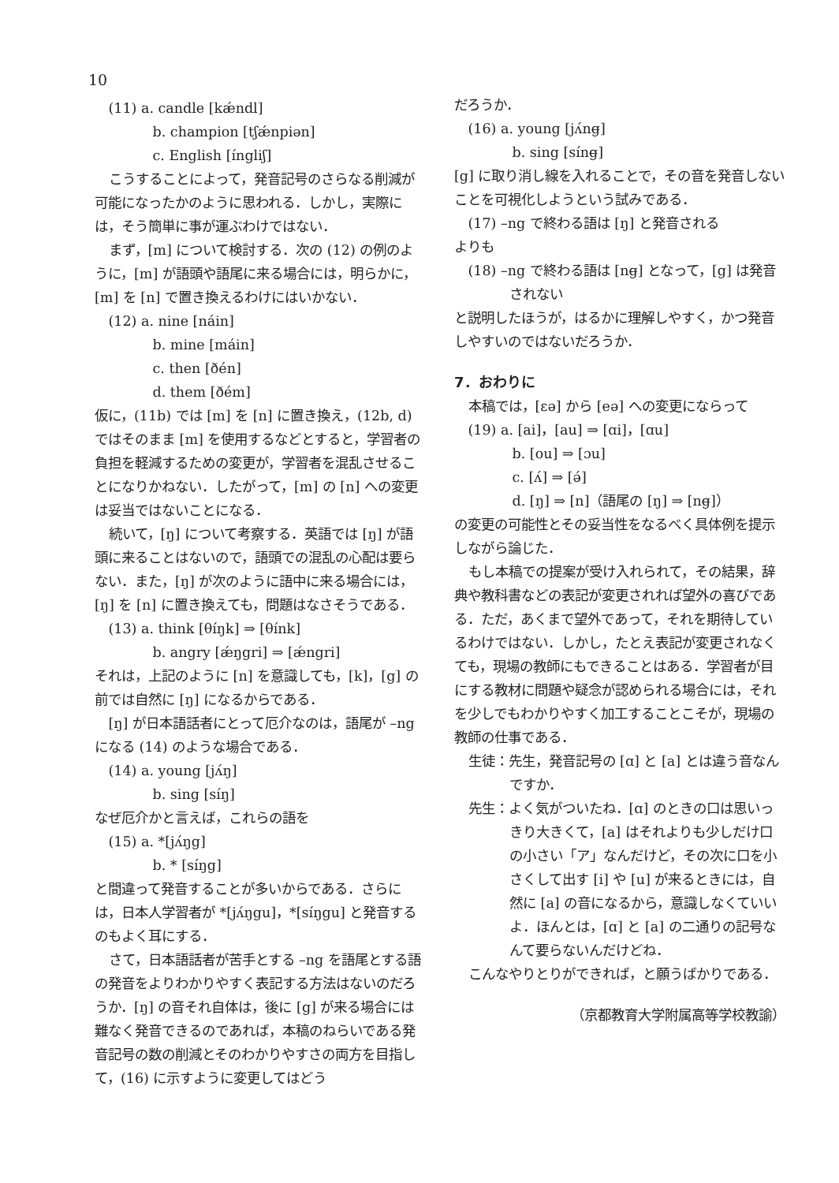10
(11) a. candle [kǽndl]
b. champion [tʃǽnpiən]
c. English [íngliʃ]
こうすることによって，発音記号のさらなる削減が可能になったかのように思われる．しかし，実際には，そう簡単に事が運ぶわけではない．
まず，[m] について検討する．次の (12) の例のように，[m] が語頭や語尾に来る場合には，明らかに，[m] を [n] で置き換えるわけにはいかない．
(12) a. nine [náin]
b. mine [máin]
c. then [ðén]
d. them [ðém]
仮に，(11b) では [m] を [n] に置き換え，(12b, d) ではそのまま [m] を使用するなどとすると，学習者の負担を軽減するための変更が，学習者を混乱させることになりかねない．したがって，[m] の [n] への変更は妥当ではないことになる．
続いて，[ŋ] について考察する．英語では [ŋ] が語頭に来ることはないので，語頭での混乱の心配は要らない．また，[ŋ] が次のように語中に来る場合には，[ŋ] を [n] に置き換えても，問題はなさそうである．
(13) a. think [θíŋk] ⇒ [θínk]
b. angry [ǽŋgri] ⇒ [ǽngri]
それは，上記のように [n] を意識しても，[k]，[g] の前では自然に [ŋ] になるからである．
[ŋ] が日本語話者にとって厄介なのは，語尾が –ng になる (14) のような場合である．
(14) a. young [jʌ́ŋ]
b. sing [síŋ]
なぜ厄介かと言えば，これらの語を
(15) a. *[jʌ́ŋg]
b. * [síŋg]
と間違って発音することが多いからである．さらには，日本人学習者が *[jʌ́ŋgu]，*[síŋgu] と発音するのもよく耳にする．
さて，日本語話者が苦手とする –ng を語尾とする語の発音をよりわかりやすく表記する方法はないのだろうか．[ŋ] の音それ自体は，後に [g] が来る場合には難なく発音できるのであれば，本稿のねらいである発音記号の数の削減とそのわかりやすさの両方を目指して，(16) に示すように変更してはどう
だろうか．
(16) a. young [jʌ́ng̶]
b. sing [síng̶]
[g] に取り消し線を入れることで，その音を発音しないことを可視化しようという試みである．
(17) –ng で終わる語は [ŋ] と発音される
よりも
(18) –ng で終わる語は [ng̶] となって，[g] は発音されない
と説明したほうが，はるかに理解しやすく，かつ発音しやすいのではないだろうか．
7．おわりに
本稿では，[ɛə] から [eə] への変更にならって
(19) a. [ai]，[au] ⇒ [ɑi]，[ɑu]
b. [ou] ⇒ [ɔu]
c. [ʌ́] ⇒ [ə́]
d. [ŋ] ⇒ [n]（語尾の [ŋ] ⇒ [ng̶]）
の変更の可能性とその妥当性をなるべく具体例を提示しながら論じた．
もし本稿での提案が受け入れられて，その結果，辞典や教科書などの表記が変更されれば望外の喜びである．ただ，あくまで望外であって，それを期待しているわけではない．しかし，たとえ表記が変更されなくても，現場の教師にもできることはある．学習者が目にする教材に問題や疑念が認められる場合には，それを少しでもわかりやすく加工することこそが，現場の教師の仕事である．
生徒：先生，発音記号の [ɑ] と [a] とは違う音なんですか．
先生：よく気がついたね．[ɑ] のときの口は思いっきり大きくて，[a] はそれよりも少しだけ口の小さい「ア」なんだけど，その次に口を小さくして出す [i] や [u] が来るときには，自然に [a] の音になるから，意識しなくていいよ．ほんとは，[ɑ] と [a] の二通りの記号なんて要らないんだけどね．
こんなやりとりができれば，と願うばかりである．
（京都教育大学附属高等学校教諭）